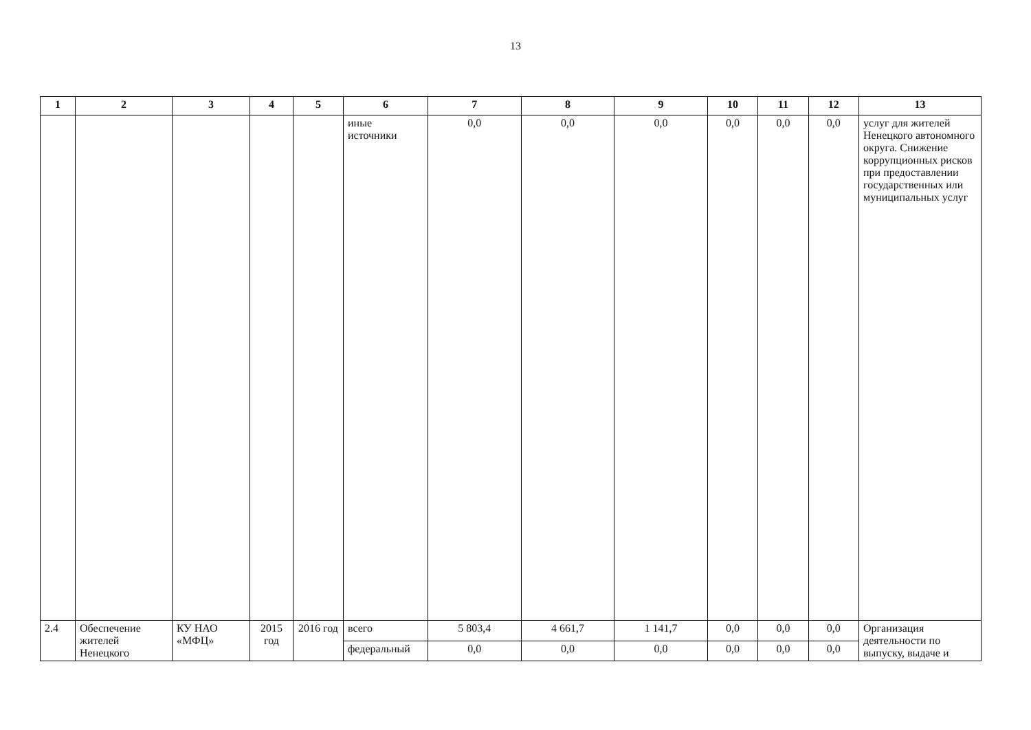13
| 1 | 2 | 3 | 4 | 5 | 6 | 7 | 8 | 9 | 10 | 11 | 12 | 13 |
| --- | --- | --- | --- | --- | --- | --- | --- | --- | --- | --- | --- | --- |
| | | | | | иные источники | 0,0 | 0,0 | 0,0 | 0,0 | 0,0 | 0,0 | услуг для жителей Ненецкого автономного округа. Снижение коррупционных рисков при предоставлении государственных или муниципальных услуг |
| 2.4 | Обеспечение жителей Ненецкого | КУ НАО «МФЦ» | 2015 год | 2016 год | всего | 5 803,4 | 4 661,7 | 1 141,7 | 0,0 | 0,0 | 0,0 | Организация деятельности по выпуску, выдаче и |
| | | | | | федеральный | 0,0 | 0,0 | 0,0 | 0,0 | 0,0 | 0,0 | |